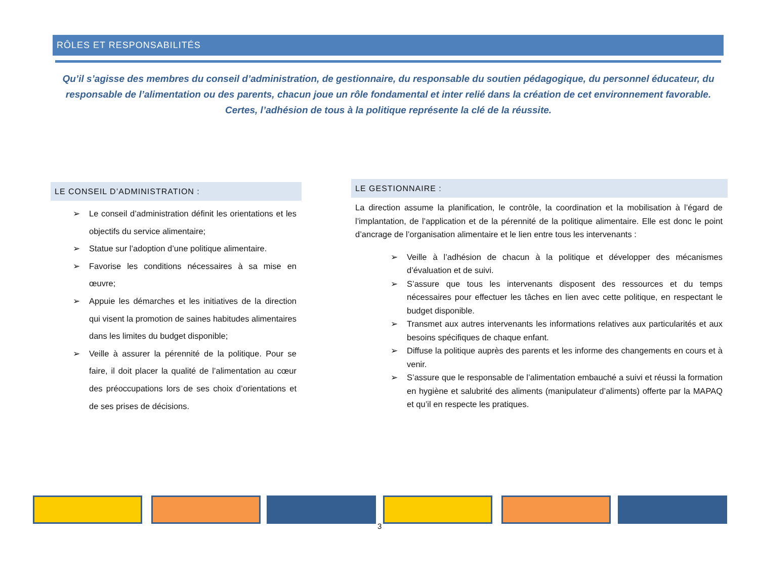RÔLES ET RESPONSABILITÉS
Qu’il s’agisse des membres du conseil d’administration, de gestionnaire, du responsable du soutien pédagogique, du personnel éducateur, du responsable de l’alimentation ou des parents, chacun joue un rôle fondamental et inter relié dans la création de cet environnement favorable. Certes, l’adhésion de tous à la politique représente la clé de la réussite.
LE CONSEIL D’ADMINISTRATION :
➢ Le conseil d’administration définit les orientations et les objectifs du service alimentaire;
➢ Statue sur l’adoption d’une politique alimentaire.
➢ Favorise les conditions nécessaires à sa mise en œuvre;
➢ Appuie les démarches et les initiatives de la direction qui visent la promotion de saines habitudes alimentaires dans les limites du budget disponible;
➢ Veille à assurer la pérennité de la politique. Pour se faire, il doit placer la qualité de l’alimentation au cœur des préoccupations lors de ses choix d’orientations et de ses prises de décisions.
LE GESTIONNAIRE :
La direction assume la planification, le contrôle, la coordination et la mobilisation à l’égard de l’implantation, de l’application et de la pérennité de la politique alimentaire. Elle est donc le point d’ancrage de l’organisation alimentaire et le lien entre tous les intervenants :
➢ Veille à l’adhésion de chacun à la politique et développer des mécanismes d’évaluation et de suivi.
➢ S’assure que tous les intervenants disposent des ressources et du temps nécessaires pour effectuer les tâches en lien avec cette politique, en respectant le budget disponible.
➢ Transmet aux autres intervenants les informations relatives aux particularités et aux besoins spécifiques de chaque enfant.
➢ Diffuse la politique auprès des parents et les informe des changements en cours et à venir.
➢ S’assure que le responsable de l’alimentation embauché a suivi et réussi la formation en hygiène et salubrité des aliments (manipulateur d’aliments) offerte par la MAPAQ et qu’il en respecte les pratiques.
3